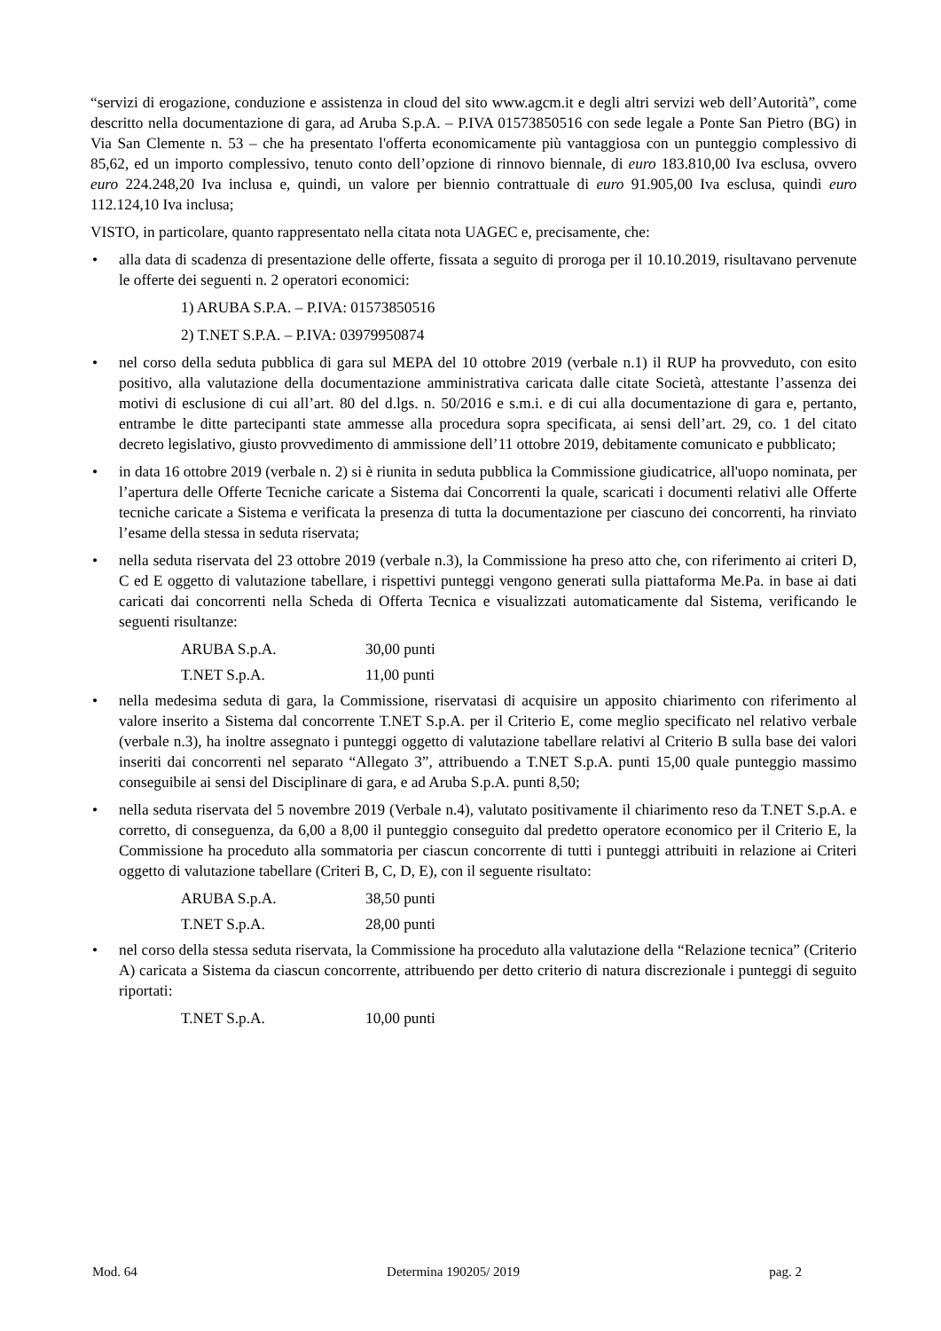“servizi di erogazione, conduzione e assistenza in cloud del sito www.agcm.it e degli altri servizi web dell’Autorità”, come descritto nella documentazione di gara, ad Aruba S.p.A. – P.IVA 01573850516 con sede legale a Ponte San Pietro (BG) in Via San Clemente n. 53 – che ha presentato l'offerta economicamente più vantaggiosa con un punteggio complessivo di 85,62, ed un importo complessivo, tenuto conto dell’opzione di rinnovo biennale, di euro 183.810,00 Iva esclusa, ovvero euro 224.248,20 Iva inclusa e, quindi, un valore per biennio contrattuale di euro 91.905,00 Iva esclusa, quindi euro 112.124,10 Iva inclusa;
VISTO, in particolare, quanto rappresentato nella citata nota UAGEC e, precisamente, che:
• alla data di scadenza di presentazione delle offerte, fissata a seguito di proroga per il 10.10.2019, risultavano pervenute le offerte dei seguenti n. 2 operatori economici:
1) ARUBA S.P.A. – P.IVA: 01573850516
2) T.NET S.P.A. – P.IVA: 03979950874
• nel corso della seduta pubblica di gara sul MEPA del 10 ottobre 2019 (verbale n.1) il RUP ha provveduto, con esito positivo, alla valutazione della documentazione amministrativa caricata dalle citate Società, attestante l’assenza dei motivi di esclusione di cui all’art. 80 del d.lgs. n. 50/2016 e s.m.i. e di cui alla documentazione di gara e, pertanto, entrambe le ditte partecipanti state ammesse alla procedura sopra specificata, ai sensi dell’art. 29, co. 1 del citato decreto legislativo, giusto provvedimento di ammissione dell’11 ottobre 2019, debitamente comunicato e pubblicato;
• in data 16 ottobre 2019 (verbale n. 2) si è riunita in seduta pubblica la Commissione giudicatrice, all'uopo nominata, per l’apertura delle Offerte Tecniche caricate a Sistema dai Concorrenti la quale, scaricati i documenti relativi alle Offerte tecniche caricate a Sistema e verificata la presenza di tutta la documentazione per ciascuno dei concorrenti, ha rinviato l’esame della stessa in seduta riservata;
• nella seduta riservata del 23 ottobre 2019 (verbale n.3), la Commissione ha preso atto che, con riferimento ai criteri D, C ed E oggetto di valutazione tabellare, i rispettivi punteggi vengono generati sulla piattaforma Me.Pa. in base ai dati caricati dai concorrenti nella Scheda di Offerta Tecnica e visualizzati automaticamente dal Sistema, verificando le seguenti risultanze:
ARUBA S.p.A. 30,00 punti
T.NET S.p.A. 11,00 punti
• nella medesima seduta di gara, la Commissione, riservatasi di acquisire un apposito chiarimento con riferimento al valore inserito a Sistema dal concorrente T.NET S.p.A. per il Criterio E, come meglio specificato nel relativo verbale (verbale n.3), ha inoltre assegnato i punteggi oggetto di valutazione tabellare relativi al Criterio B sulla base dei valori inseriti dai concorrenti nel separato “Allegato 3”, attribuendo a T.NET S.p.A. punti 15,00 quale punteggio massimo conseguibile ai sensi del Disciplinare di gara, e ad Aruba S.p.A. punti 8,50;
• nella seduta riservata del 5 novembre 2019 (Verbale n.4), valutato positivamente il chiarimento reso da T.NET S.p.A. e corretto, di conseguenza, da 6,00 a 8,00 il punteggio conseguito dal predetto operatore economico per il Criterio E, la Commissione ha proceduto alla sommatoria per ciascun concorrente di tutti i punteggi attribuiti in relazione ai Criteri oggetto di valutazione tabellare (Criteri B, C, D, E), con il seguente risultato:
ARUBA S.p.A. 38,50 punti
T.NET S.p.A. 28,00 punti
• nel corso della stessa seduta riservata, la Commissione ha proceduto alla valutazione della “Relazione tecnica” (Criterio A) caricata a Sistema da ciascun concorrente, attribuendo per detto criterio di natura discrezionale i punteggi di seguito riportati:
T.NET S.p.A. 10,00 punti
Mod. 64 Determina 190205/ 2019 pag. 2